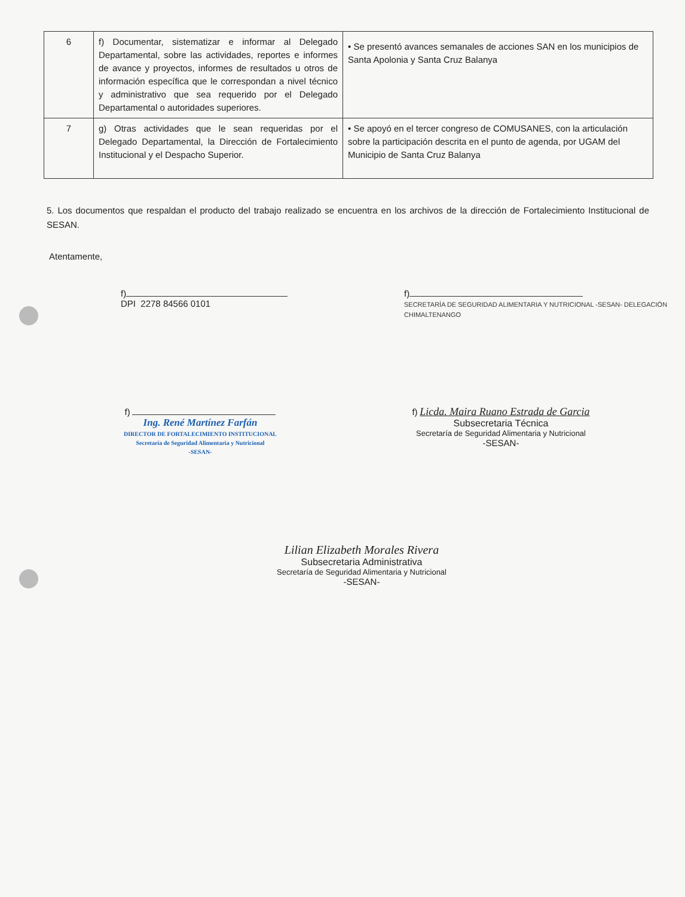| 6 | f) Documentar, sistematizar e informar al Delegado Departamental, sobre las actividades, reportes e informes de avance y proyectos, informes de resultados u otros de información específica que le correspondan a nivel técnico y administrativo que sea requerido por el Delegado Departamental o autoridades superiores. | • Se presentó avances semanales de acciones SAN en los municipios de Santa Apolonia y Santa Cruz Balanya |
| 7 | g) Otras actividades que le sean requeridas por el Delegado Departamental, la Dirección de Fortalecimiento Institucional y el Despacho Superior. | • Se apoyó en el tercer congreso de COMUSANES, con la articulación sobre la participación descrita en el punto de agenda, por UGAM del Municipio de Santa Cruz Balanya |
5. Los documentos que respaldan el producto del trabajo realizado se encuentra en los archivos de la dirección de Fortalecimiento Institucional de SESAN.
Atentamente,
f)
DPI 2278 84566 0101
f)
SECRETARÍA DE SEGURIDAD ALIMENTARIA Y NUTRICIONAL -SESAN- DELEGACIÓN CHIMALTENANGO
f)
Ing. René Martínez Farfán
DIRECTOR DE FORTALECIMIENTO INSTITUCIONAL
Secretaría de Seguridad Alimentaria y Nutricional
-SESAN-
f) Licda. Maira Ruano Estrada de Garcia
Subsecretaria Técnica
Secretaría de Seguridad Alimentaria y Nutricional
-SESAN-
Lilian Elizabeth Morales Rivera
Subsecretaria Administrativa
Secretaría de Seguridad Alimentaria y Nutricional
-SESAN-